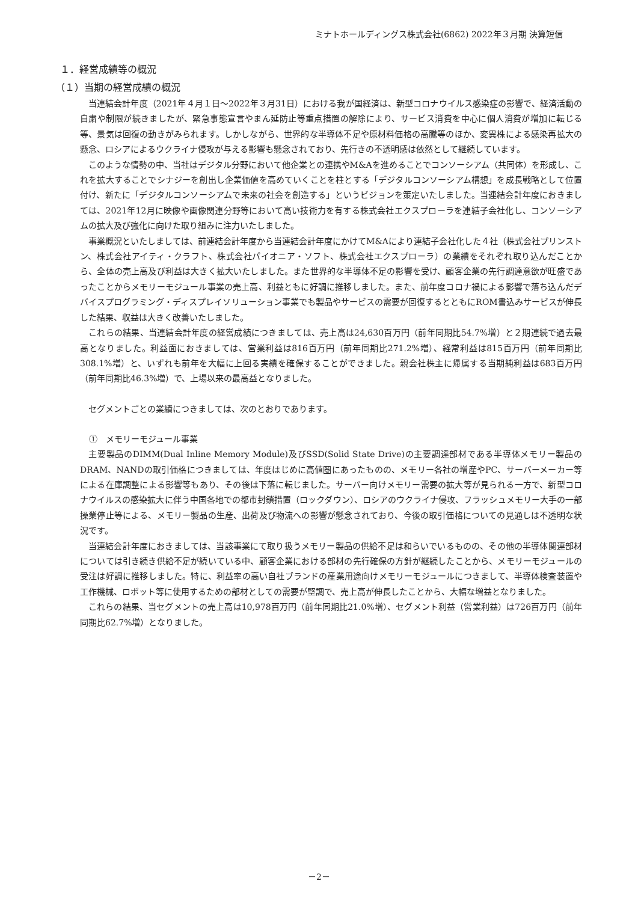ミナトホールディングス株式会社(6862) 2022年３月期 決算短信
１．経営成績等の概況
（１）当期の経営成績の概況
当連結会計年度（2021年４月１日～2022年３月31日）における我が国経済は、新型コロナウイルス感染症の影響で、経済活動の自粛や制限が続きましたが、緊急事態宣言やまん延防止等重点措置の解除により、サービス消費を中心に個人消費が増加に転じる等、景気は回復の動きがみられます。しかしながら、世界的な半導体不足や原材料価格の高騰等のほか、変異株による感染再拡大の懸念、ロシアによるウクライナ侵攻が与える影響も懸念されており、先行きの不透明感は依然として継続しています。
このような情勢の中、当社はデジタル分野において他企業との連携やM&Aを進めることでコンソーシアム（共同体）を形成し、これを拡大することでシナジーを創出し企業価値を高めていくことを柱とする「デジタルコンソーシアム構想」を成長戦略として位置付け、新たに「デジタルコンソーシアムで未来の社会を創造する」というビジョンを策定いたしました。当連結会計年度におきましては、2021年12月に映像や画像関連分野等において高い技術力を有する株式会社エクスプローラを連結子会社化し、コンソーシアムの拡大及び強化に向けた取り組みに注力いたしました。
事業概況といたしましては、前連結会計年度から当連結会計年度にかけてM&Aにより連結子会社化した４社（株式会社プリンストン、株式会社アイティ・クラフト、株式会社パイオニア・ソフト、株式会社エクスプローラ）の業績をそれぞれ取り込んだことから、全体の売上高及び利益は大きく拡大いたしました。また世界的な半導体不足の影響を受け、顧客企業の先行調達意欲が旺盛であったことからメモリーモジュール事業の売上高、利益ともに好調に推移しました。また、前年度コロナ禍による影響で落ち込んだデバイスプログラミング・ディスプレイソリューション事業でも製品やサービスの需要が回復するとともにROM書込みサービスが伸長した結果、収益は大きく改善いたしました。
これらの結果、当連結会計年度の経営成績につきましては、売上高は24,630百万円（前年同期比54.7%増）と２期連続で過去最高となりました。利益面におきましては、営業利益は816百万円（前年同期比271.2%増）、経常利益は815百万円（前年同期比308.1%増）と、いずれも前年を大幅に上回る実績を確保することができました。親会社株主に帰属する当期純利益は683百万円（前年同期比46.3%増）で、上場以来の最高益となりました。
セグメントごとの業績につきましては、次のとおりであります。
①　メモリーモジュール事業
主要製品のDIMM(Dual Inline Memory Module)及びSSD(Solid State Drive)の主要調達部材である半導体メモリー製品のDRAM、NANDの取引価格につきましては、年度はじめに高値圏にあったものの、メモリー各社の増産やPC、サーバーメーカー等による在庫調整による影響等もあり、その後は下落に転じました。サーバー向けメモリー需要の拡大等が見られる一方で、新型コロナウイルスの感染拡大に伴う中国各地での都市封鎖措置（ロックダウン）、ロシアのウクライナ侵攻、フラッシュメモリー大手の一部操業停止等による、メモリー製品の生産、出荷及び物流への影響が懸念されており、今後の取引価格についての見通しは不透明な状況です。
当連結会計年度におきましては、当該事業にて取り扱うメモリー製品の供給不足は和らいでいるものの、その他の半導体関連部材については引き続き供給不足が続いている中、顧客企業における部材の先行確保の方針が継続したことから、メモリーモジュールの受注は好調に推移しました。特に、利益率の高い自社ブランドの産業用途向けメモリーモジュールにつきまして、半導体検査装置や工作機械、ロボット等に使用するための部材としての需要が堅調で、売上高が伸長したことから、大幅な増益となりました。
これらの結果、当セグメントの売上高は10,978百万円（前年同期比21.0%増）、セグメント利益（営業利益）は726百万円（前年同期比62.7%増）となりました。
－2－